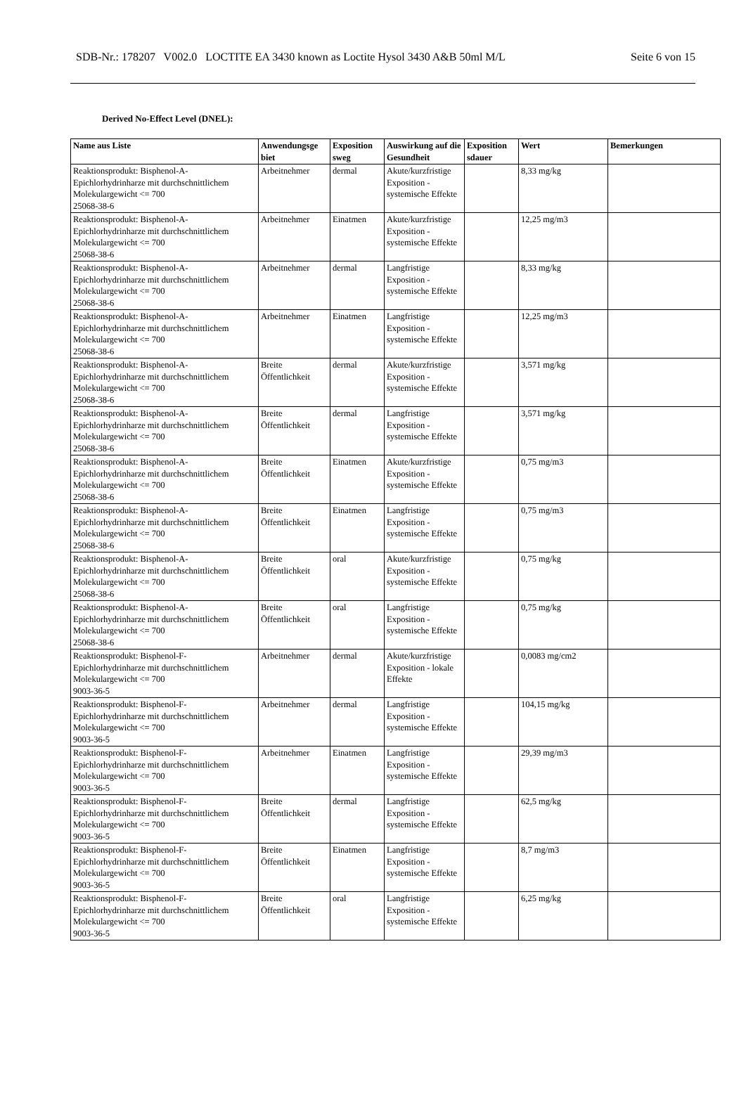SDB-Nr.: 178207 V002.0 LOCTITE EA 3430 known as Loctite Hysol 3430 A&B 50ml M/L Seite 6 von 15
Derived No-Effect Level (DNEL):
| Name aus Liste | Anwendungsge biet | Exposition sweg | Auswirkung auf die Gesundheit | Exposition sdauer | Wert | Bemerkungen |
| --- | --- | --- | --- | --- | --- | --- |
| Reaktionsprodukt: Bisphenol-A-Epichlorhydrinharze mit durchschnittlichem Molekulargewicht <= 700 25068-38-6 | Arbeitnehmer | dermal | Akute/kurzfristige Exposition - systemische Effekte | | 8,33 mg/kg | |
| Reaktionsprodukt: Bisphenol-A-Epichlorhydrinharze mit durchschnittlichem Molekulargewicht <= 700 25068-38-6 | Arbeitnehmer | Einatmen | Akute/kurzfristige Exposition - systemische Effekte | | 12,25 mg/m3 | |
| Reaktionsprodukt: Bisphenol-A-Epichlorhydrinharze mit durchschnittlichem Molekulargewicht <= 700 25068-38-6 | Arbeitnehmer | dermal | Langfristige Exposition - systemische Effekte | | 8,33 mg/kg | |
| Reaktionsprodukt: Bisphenol-A-Epichlorhydrinharze mit durchschnittlichem Molekulargewicht <= 700 25068-38-6 | Arbeitnehmer | Einatmen | Langfristige Exposition - systemische Effekte | | 12,25 mg/m3 | |
| Reaktionsprodukt: Bisphenol-A-Epichlorhydrinharze mit durchschnittlichem Molekulargewicht <= 700 25068-38-6 | Breite Öffentlichkeit | dermal | Akute/kurzfristige Exposition - systemische Effekte | | 3,571 mg/kg | |
| Reaktionsprodukt: Bisphenol-A-Epichlorhydrinharze mit durchschnittlichem Molekulargewicht <= 700 25068-38-6 | Breite Öffentlichkeit | dermal | Langfristige Exposition - systemische Effekte | | 3,571 mg/kg | |
| Reaktionsprodukt: Bisphenol-A-Epichlorhydrinharze mit durchschnittlichem Molekulargewicht <= 700 25068-38-6 | Breite Öffentlichkeit | Einatmen | Akute/kurzfristige Exposition - systemische Effekte | | 0,75 mg/m3 | |
| Reaktionsprodukt: Bisphenol-A-Epichlorhydrinharze mit durchschnittlichem Molekulargewicht <= 700 25068-38-6 | Breite Öffentlichkeit | Einatmen | Langfristige Exposition - systemische Effekte | | 0,75 mg/m3 | |
| Reaktionsprodukt: Bisphenol-A-Epichlorhydrinharze mit durchschnittlichem Molekulargewicht <= 700 25068-38-6 | Breite Öffentlichkeit | oral | Akute/kurzfristige Exposition - systemische Effekte | | 0,75 mg/kg | |
| Reaktionsprodukt: Bisphenol-A-Epichlorhydrinharze mit durchschnittlichem Molekulargewicht <= 700 25068-38-6 | Breite Öffentlichkeit | oral | Langfristige Exposition - systemische Effekte | | 0,75 mg/kg | |
| Reaktionsprodukt: Bisphenol-F-Epichlorhydrinharze mit durchschnittlichem Molekulargewicht <= 700 9003-36-5 | Arbeitnehmer | dermal | Akute/kurzfristige Exposition - lokale Effekte | | 0,0083 mg/cm2 | |
| Reaktionsprodukt: Bisphenol-F-Epichlorhydrinharze mit durchschnittlichem Molekulargewicht <= 700 9003-36-5 | Arbeitnehmer | dermal | Langfristige Exposition - systemische Effekte | | 104,15 mg/kg | |
| Reaktionsprodukt: Bisphenol-F-Epichlorhydrinharze mit durchschnittlichem Molekulargewicht <= 700 9003-36-5 | Arbeitnehmer | Einatmen | Langfristige Exposition - systemische Effekte | | 29,39 mg/m3 | |
| Reaktionsprodukt: Bisphenol-F-Epichlorhydrinharze mit durchschnittlichem Molekulargewicht <= 700 9003-36-5 | Breite Öffentlichkeit | dermal | Langfristige Exposition - systemische Effekte | | 62,5 mg/kg | |
| Reaktionsprodukt: Bisphenol-F-Epichlorhydrinharze mit durchschnittlichem Molekulargewicht <= 700 9003-36-5 | Breite Öffentlichkeit | Einatmen | Langfristige Exposition - systemische Effekte | | 8,7 mg/m3 | |
| Reaktionsprodukt: Bisphenol-F-Epichlorhydrinharze mit durchschnittlichem Molekulargewicht <= 700 9003-36-5 | Breite Öffentlichkeit | oral | Langfristige Exposition - systemische Effekte | | 6,25 mg/kg | |